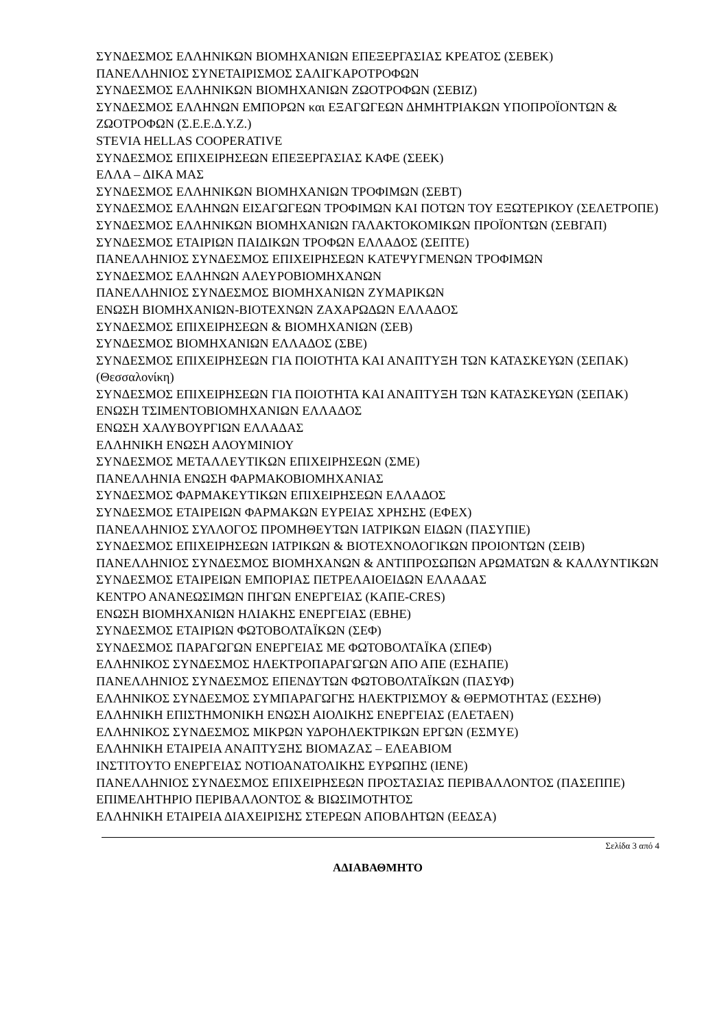ΣΥΝΔΕΣΜΟΣ ΕΛΛΗΝΙΚΩΝ ΒΙΟΜΗΧΑΝΙΩΝ ΕΠΕΞΕΡΓΑΣΙΑΣ ΚΡΕΑΤΟΣ (ΣΕΒΕΚ)
ΠΑΝΕΛΛΗΝΙΟΣ ΣΥΝΕΤΑΙΡΙΣΜΟΣ ΣΑΛΙΓΚΑΡΟΤΡΟΦΩΝ
ΣΥΝΔΕΣΜΟΣ ΕΛΛΗΝΙΚΩΝ ΒΙΟΜΗΧΑΝΙΩΝ ΖΩΟΤΡΟΦΩΝ (ΣΕΒΙΖ)
ΣΥΝΔΕΣΜΟΣ ΕΛΛΗΝΩΝ ΕΜΠΟΡΩΝ και ΕΞΑΓΩΓΕΩΝ ΔΗΜΗΤΡΙΑΚΩΝ ΥΠΟΠΡΟΪΟΝΤΩΝ & ΖΩΟΤΡΟΦΩΝ (Σ.Ε.Ε.Δ.Υ.Ζ.)
STEVIA HELLAS COOPERATIVE
ΣΥΝΔΕΣΜΟΣ ΕΠΙΧΕΙΡΗΣΕΩΝ ΕΠΕΞΕΡΓΑΣΙΑΣ ΚΑΦΕ (ΣΕΕΚ)
ΕΛΛΑ – ΔΙΚΑ ΜΑΣ
ΣΥΝΔΕΣΜΟΣ ΕΛΛΗΝΙΚΩΝ ΒΙΟΜΗΧΑΝΙΩΝ ΤΡΟΦΙΜΩΝ (ΣΕΒΤ)
ΣΥΝΔΕΣΜΟΣ ΕΛΛΗΝΩΝ ΕΙΣΑΓΩΓΕΩΝ ΤΡΟΦΙΜΩΝ ΚΑΙ ΠΟΤΩΝ ΤΟΥ ΕΞΩΤΕΡΙΚΟΥ (ΣΕΛΕΤΡΟΠΕ)
ΣΥΝΔΕΣΜΟΣ ΕΛΛΗΝΙΚΩΝ ΒΙΟΜΗΧΑΝΙΩΝ ΓΑΛΑΚΤΟΚΟΜΙΚΩΝ ΠΡΟΪΟΝΤΩΝ (ΣΕΒΓΑΠ)
ΣΥΝΔΕΣΜΟΣ ΕΤΑΙΡΙΩΝ ΠΑΙΔΙΚΩΝ ΤΡΟΦΩΝ ΕΛΛΑΔΟΣ (ΣΕΠΤΕ)
ΠΑΝΕΛΛΗΝΙΟΣ ΣΥΝΔΕΣΜΟΣ ΕΠΙΧΕΙΡΗΣΕΩΝ ΚΑΤΕΨΥΓΜΕΝΩΝ ΤΡΟΦΙΜΩΝ
ΣΥΝΔΕΣΜΟΣ ΕΛΛΗΝΩΝ ΑΛΕΥΡΟΒΙΟΜΗΧΑΝΩΝ
ΠΑΝΕΛΛΗΝΙΟΣ ΣΥΝΔΕΣΜΟΣ ΒΙΟΜΗΧΑΝΙΩΝ ΖΥΜΑΡΙΚΩΝ
ΕΝΩΣΗ ΒΙΟΜΗΧΑΝΙΩΝ-ΒΙΟΤΕΧΝΩΝ ΖΑΧΑΡΩΔΩΝ ΕΛΛΑΔΟΣ
ΣΥΝΔΕΣΜΟΣ ΕΠΙΧΕΙΡΗΣΕΩΝ & ΒΙΟΜΗΧΑΝΙΩΝ (ΣΕΒ)
ΣΥΝΔΕΣΜΟΣ ΒΙΟΜΗΧΑΝΙΩΝ ΕΛΛΑΔΟΣ (ΣΒΕ)
ΣΥΝΔΕΣΜΟΣ ΕΠΙΧΕΙΡΗΣΕΩΝ ΓΙΑ ΠΟΙΟΤΗΤΑ ΚΑΙ ΑΝΑΠΤΥΞΗ ΤΩΝ ΚΑΤΑΣΚΕΥΩΝ (ΣΕΠΑΚ) (Θεσσαλονίκη)
ΣΥΝΔΕΣΜΟΣ ΕΠΙΧΕΙΡΗΣΕΩΝ ΓΙΑ ΠΟΙΟΤΗΤΑ ΚΑΙ ΑΝΑΠΤΥΞΗ ΤΩΝ ΚΑΤΑΣΚΕΥΩΝ (ΣΕΠΑΚ)
ΕΝΩΣΗ ΤΣΙΜΕΝΤΟΒΙΟΜΗΧΑΝΙΩΝ ΕΛΛΑΔΟΣ
ΕΝΩΣΗ ΧΑΛΥΒΟΥΡΓΙΩΝ ΕΛΛΑΔΑΣ
ΕΛΛΗΝΙΚΗ ΕΝΩΣΗ ΑΛΟΥΜΙΝΙΟΥ
ΣΥΝΔΕΣΜΟΣ ΜΕΤΑΛΛΕΥΤΙΚΩΝ ΕΠΙΧΕΙΡΗΣΕΩΝ (ΣΜΕ)
ΠΑΝΕΛΛΗΝΙΑ ΕΝΩΣΗ ΦΑΡΜΑΚΟΒΙΟΜΗΧΑΝΙΑΣ
ΣΥΝΔΕΣΜΟΣ ΦΑΡΜΑΚΕΥΤΙΚΩΝ ΕΠΙΧΕΙΡΗΣΕΩΝ ΕΛΛΑΔΟΣ
ΣΥΝΔΕΣΜΟΣ ΕΤΑΙΡΕΙΩΝ ΦΑΡΜΑΚΩΝ ΕΥΡΕΙΑΣ ΧΡΗΣΗΣ (ΕΦΕΧ)
ΠΑΝΕΛΛΗΝΙΟΣ ΣΥΛΛΟΓΟΣ ΠΡΟΜΗΘΕΥΤΩΝ ΙΑΤΡΙΚΩΝ ΕΙΔΩΝ (ΠΑΣΥΠΙΕ)
ΣΥΝΔΕΣΜΟΣ ΕΠΙΧΕΙΡΗΣΕΩΝ ΙΑΤΡΙΚΩΝ & ΒΙΟΤΕΧΝΟΛΟΓΙΚΩΝ ΠΡΟΙΟΝΤΩΝ (ΣΕΙΒ)
ΠΑΝΕΛΛΗΝΙΟΣ ΣΥΝΔΕΣΜΟΣ ΒΙΟΜΗΧΑΝΩΝ & ΑΝΤΙΠΡΟΣΩΠΩΝ ΑΡΩΜΑΤΩΝ & ΚΑΛΛΥΝΤΙΚΩΝ
ΣΥΝΔΕΣΜΟΣ ΕΤΑΙΡΕΙΩΝ ΕΜΠΟΡΙΑΣ ΠΕΤΡΕΛΑΙΟΕΙΔΩΝ ΕΛΛΑΔΑΣ
ΚΕΝΤΡΟ ΑΝΑΝΕΩΣΙΜΩΝ ΠΗΓΩΝ ΕΝΕΡΓΕΙΑΣ (ΚΑΠΕ-CRES)
ΕΝΩΣΗ ΒΙΟΜΗΧΑΝΙΩΝ ΗΛΙΑΚΗΣ ΕΝΕΡΓΕΙΑΣ (ΕΒΗΕ)
ΣΥΝΔΕΣΜΟΣ ΕΤΑΙΡΙΩΝ ΦΩΤΟΒΟΛΤΑΪΚΩΝ (ΣΕΦ)
ΣΥΝΔΕΣΜΟΣ ΠΑΡΑΓΩΓΩΝ ΕΝΕΡΓΕΙΑΣ ΜΕ ΦΩΤΟΒΟΛΤΑΪΚΑ (ΣΠΕΦ)
ΕΛΛΗΝΙΚΟΣ ΣΥΝΔΕΣΜΟΣ ΗΛΕΚΤΡΟΠΑΡΑΓΩΓΩΝ ΑΠΟ ΑΠΕ (ΕΣΗΑΠΕ)
ΠΑΝΕΛΛΗΝΙΟΣ ΣΥΝΔΕΣΜΟΣ ΕΠΕΝΔΥΤΩΝ ΦΩΤΟΒΟΛΤΑΪΚΩΝ (ΠΑΣΥΦ)
ΕΛΛΗΝΙΚΟΣ ΣΥΝΔΕΣΜΟΣ ΣΥΜΠΑΡΑΓΩΓΗΣ ΗΛΕΚΤΡΙΣΜΟΥ & ΘΕΡΜΟΤΗΤΑΣ (ΕΣΣΗΘ)
ΕΛΛΗΝΙΚΗ ΕΠΙΣΤΗΜΟΝΙΚΗ ΕΝΩΣΗ ΑΙΟΛΙΚΗΣ ΕΝΕΡΓΕΙΑΣ (ΕΛΕΤΑΕΝ)
ΕΛΛΗΝΙΚΟΣ ΣΥΝΔΕΣΜΟΣ ΜΙΚΡΩΝ ΥΔΡΟΗΛΕΚΤΡΙΚΩΝ ΕΡΓΩΝ (ΕΣΜΥΕ)
ΕΛΛΗΝΙΚΗ ΕΤΑΙΡΕΙΑ ΑΝΑΠΤΥΞΗΣ ΒΙΟΜΑΖΑΣ – ΕΛΕΑΒΙΟΜ
ΙΝΣΤΙΤΟΥΤΟ ΕΝΕΡΓΕΙΑΣ ΝΟΤΙΟΑΝΑΤΟΛΙΚΗΣ ΕΥΡΩΠΗΣ (ΙΕΝΕ)
ΠΑΝΕΛΛΗΝΙΟΣ ΣΥΝΔΕΣΜΟΣ ΕΠΙΧΕΙΡΗΣΕΩΝ ΠΡΟΣΤΑΣΙΑΣ ΠΕΡΙΒΑΛΛΟΝΤΟΣ (ΠΑΣΕΠΠΕ)
ΕΠΙΜΕΛΗΤΗΡΙΟ ΠΕΡΙΒΑΛΛΟΝΤΟΣ & ΒΙΩΣΙΜΟΤΗΤΟΣ
ΕΛΛΗΝΙΚΗ ΕΤΑΙΡΕΙΑ ΔΙΑΧΕΙΡΙΣΗΣ ΣΤΕΡΕΩΝ ΑΠΟΒΛΗΤΩΝ (ΕΕΔΣΑ)
Σελίδα 3 από 4
ΑΔΙΑΒΑΘΜΗΤΟ